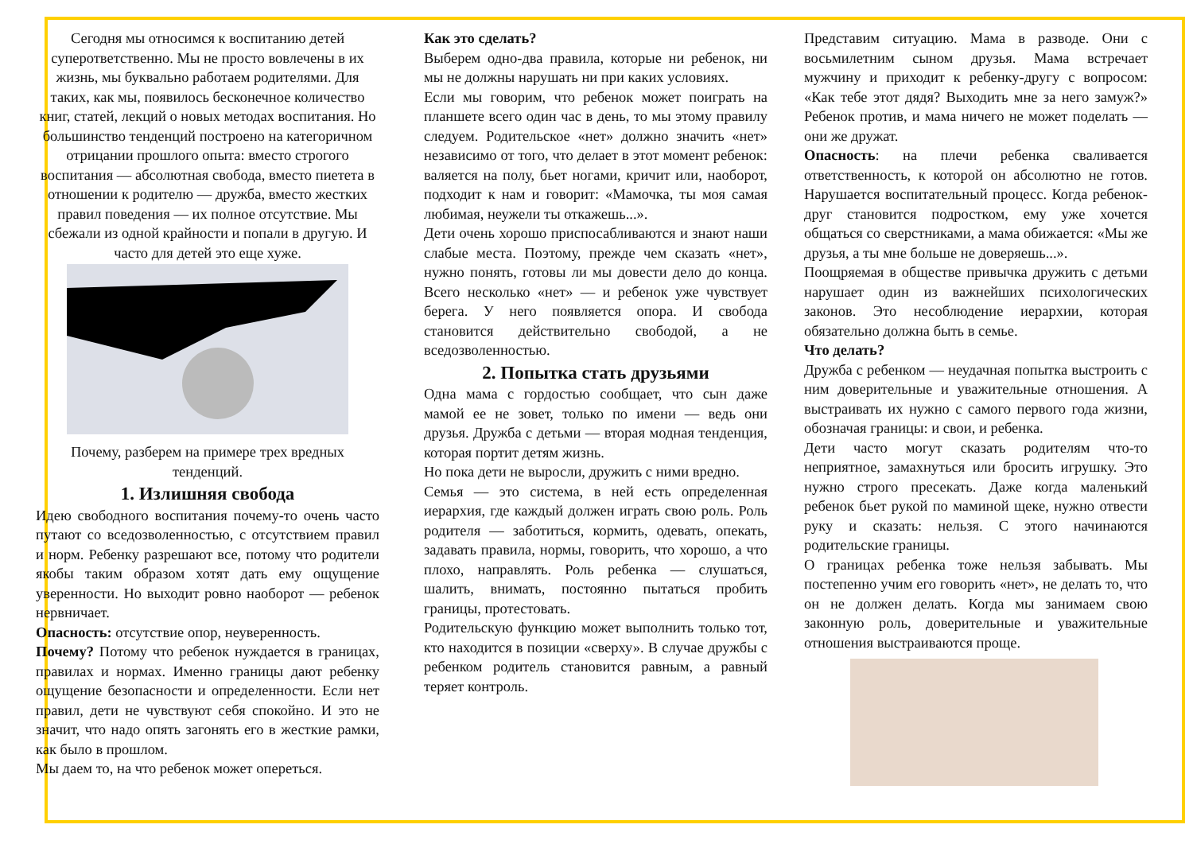Сегодня мы относимся к воспитанию детей суперответственно. Мы не просто вовлечены в их жизнь, мы буквально работаем родителями. Для таких, как мы, появилось бесконечное количество книг, статей, лекций о новых методах воспитания. Но большинство тенденций построено на категоричном отрицании прошлого опыта: вместо строгого воспитания — абсолютная свобода, вместо пиетета в отношении к родителю — дружба, вместо жестких правил поведения — их полное отсутствие. Мы сбежали из одной крайности и попали в другую. И часто для детей это еще хуже.
Почему, разберем на примере трех вредных тенденций.
1. Излишняя свобода
Идею свободного воспитания почему-то очень часто путают со вседозволенностью, с отсутствием правил и норм. Ребенку разрешают все, потому что родители якобы таким образом хотят дать ему ощущение уверенности. Но выходит ровно наоборот — ребенок нервничает.
Опасность: отсутствие опор, неуверенность.
Почему? Потому что ребенок нуждается в границах, правилах и нормах. Именно границы дают ребенку ощущение безопасности и определенности. Если нет правил, дети не чувствуют себя спокойно. И это не значит, что надо опять загонять его в жесткие рамки, как было в прошлом.
Мы даем то, на что ребенок может опереться.
Как это сделать?
Выберем одно-два правила, которые ни ребенок, ни мы не должны нарушать ни при каких условиях.
Если мы говорим, что ребенок может поиграть на планшете всего один час в день, то мы этому правилу следуем. Родительское «нет» должно значить «нет» независимо от того, что делает в этот момент ребенок: валяется на полу, бьет ногами, кричит или, наоборот, подходит к нам и говорит: «Мамочка, ты моя самая любимая, неужели ты откажешь...».
Дети очень хорошо приспосабливаются и знают наши слабые места. Поэтому, прежде чем сказать «нет», нужно понять, готовы ли мы довести дело до конца. Всего несколько «нет» — и ребенок уже чувствует берега. У него появляется опора. И свобода становится действительно свободой, а не вседозволенностью.
2. Попытка стать друзьями
Одна мама с гордостью сообщает, что сын даже мамой ее не зовет, только по имени — ведь они друзья. Дружба с детьми — вторая модная тенденция, которая портит детям жизнь.
Но пока дети не выросли, дружить с ними вредно.
Семья — это система, в ней есть определенная иерархия, где каждый должен играть свою роль. Роль родителя — заботиться, кормить, одевать, опекать, задавать правила, нормы, говорить, что хорошо, а что плохо, направлять. Роль ребенка — слушаться, шалить, внимать, постоянно пытаться пробить границы, протестовать.
Родительскую функцию может выполнить только тот, кто находится в позиции «сверху». В случае дружбы с ребенком родитель становится равным, а равный теряет контроль.
Представим ситуацию. Мама в разводе. Они с восьмилетним сыном друзья. Мама встречает мужчину и приходит к ребенку-другу с вопросом: «Как тебе этот дядя? Выходить мне за него замуж?» Ребенок против, и мама ничего не может поделать — они же дружат.
Опасность: на плечи ребенка сваливается ответственность, к которой он абсолютно не готов. Нарушается воспитательный процесс. Когда ребенок-друг становится подростком, ему уже хочется общаться со сверстниками, а мама обижается: «Мы же друзья, а ты мне больше не доверяешь...».
Поощряемая в обществе привычка дружить с детьми нарушает один из важнейших психологических законов. Это несоблюдение иерархии, которая обязательно должна быть в семье.
Что делать?
Дружба с ребенком — неудачная попытка выстроить с ним доверительные и уважительные отношения. А выстраивать их нужно с самого первого года жизни, обозначая границы: и свои, и ребенка.
Дети часто могут сказать родителям что-то неприятное, замахнуться или бросить игрушку. Это нужно строго пресекать. Даже когда маленький ребенок бьет рукой по маминой щеке, нужно отвести руку и сказать: нельзя. С этого начинаются родительские границы.
О границах ребенка тоже нельзя забывать. Мы постепенно учим его говорить «нет», не делать то, что он не должен делать. Когда мы занимаем свою законную роль, доверительные и уважительные отношения выстраиваются проще.